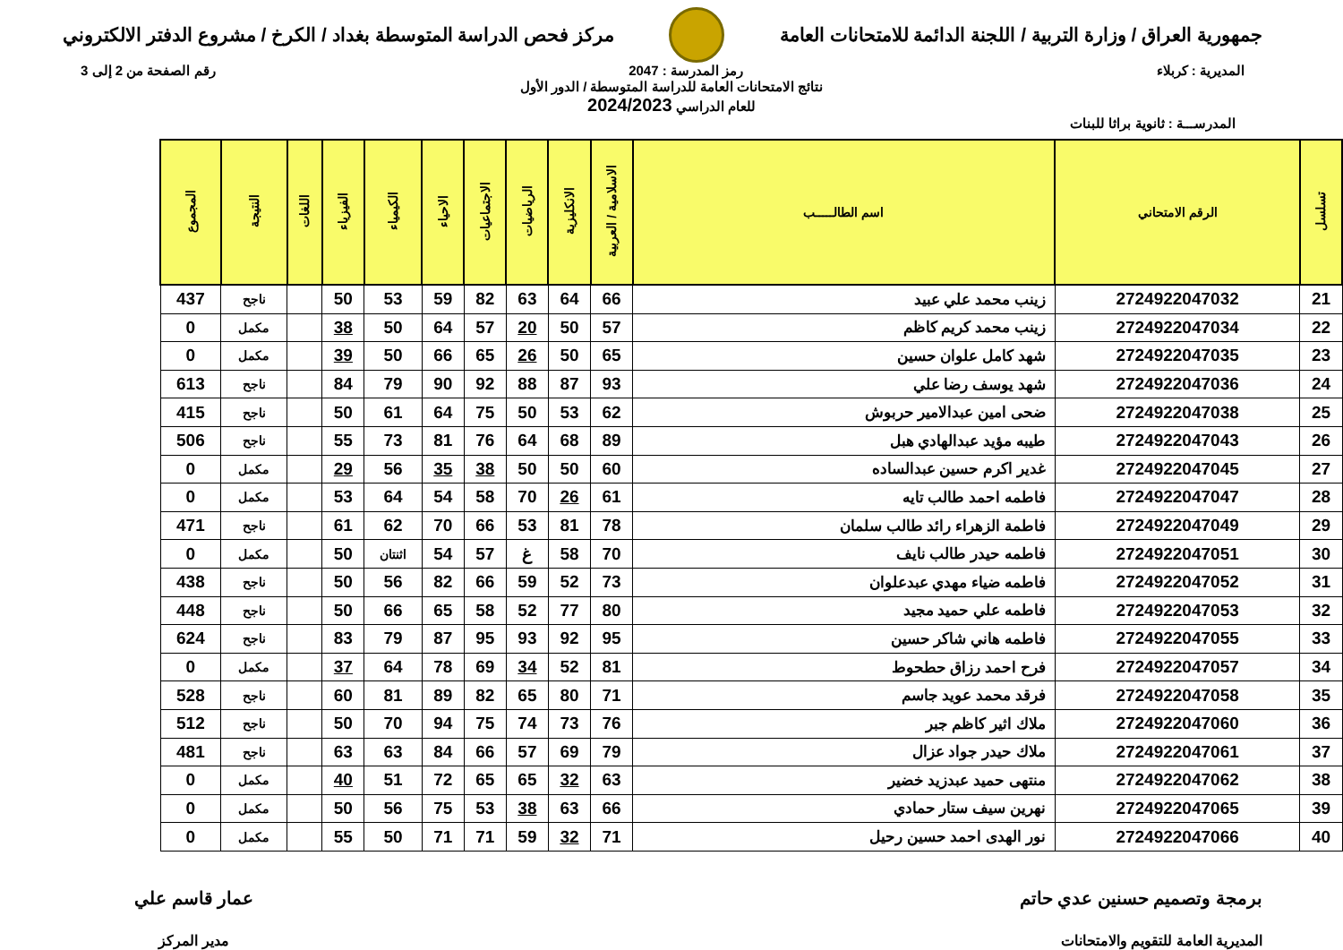جمهورية العراق / وزارة التربية / اللجنة الدائمة للامتحانات العامة
مركز فحص الدراسة المتوسطة بغداد / الكرخ / مشروع الدفتر الالكتروني
المديرية : كربلاء رمز المدرسة : 2047 رقم الصفحة من 2 إلى 3
نتائج الامتحانات العامة للدراسة المتوسطة / الدور الأول
للعام الدراسي 2024/2023
المدرســـة : ثانوية براثا للبنات
| تسلسل | الرقم الامتحاني | اسم الطالـــــب | الاسلامية / العربية | الانكليزية | الرياضيات | الاجتماعيات | الاحياء | الكيمياء | الفيزياء | اللغات | النتيجة | المجموع |
| --- | --- | --- | --- | --- | --- | --- | --- | --- | --- | --- | --- | --- |
| 21 | 2724922047032 | زينب محمد علي عبيد | 66 | 64 | 63 | 82 | 59 | 53 | 50 | | ناجح | 437 |
| 22 | 2724922047034 | زينب محمد كريم كاظم | 57 | 50 | 20 | 57 | 64 | 50 | 38 | | مكمل | 0 |
| 23 | 2724922047035 | شهد كامل علوان حسين | 65 | 50 | 26 | 65 | 66 | 50 | 39 | | مكمل | 0 |
| 24 | 2724922047036 | شهد يوسف رضا علي | 93 | 87 | 88 | 92 | 90 | 79 | 84 | | ناجح | 613 |
| 25 | 2724922047038 | ضحى امين عبدالامير حربوش | 62 | 53 | 50 | 75 | 64 | 61 | 50 | | ناجح | 415 |
| 26 | 2724922047043 | طيبه مؤيد عبدالهادي هبل | 89 | 68 | 64 | 76 | 81 | 73 | 55 | | ناجح | 506 |
| 27 | 2724922047045 | غدير اكرم حسين عبدالساده | 60 | 50 | 50 | 38 | 35 | 56 | 29 | | مكمل | 0 |
| 28 | 2724922047047 | فاطمه احمد طالب تايه | 61 | 26 | 70 | 58 | 54 | 64 | 53 | | مكمل | 0 |
| 29 | 2724922047049 | فاطمة الزهراء رائد طالب سلمان | 78 | 81 | 53 | 66 | 70 | 62 | 61 | | ناجح | 471 |
| 30 | 2724922047051 | فاطمه حيدر طالب نايف | 70 | 58 | غ | 57 | 54 | اثنتان | 50 | | مكمل | 0 |
| 31 | 2724922047052 | فاطمه ضياء مهدي عبدعلوان | 73 | 52 | 59 | 66 | 82 | 56 | 50 | | ناجح | 438 |
| 32 | 2724922047053 | فاطمه علي حميد مجيد | 80 | 77 | 52 | 58 | 65 | 66 | 50 | | ناجح | 448 |
| 33 | 2724922047055 | فاطمه هاني شاكر حسين | 95 | 92 | 93 | 95 | 87 | 79 | 83 | | ناجح | 624 |
| 34 | 2724922047057 | فرح احمد رزاق حطحوط | 81 | 52 | 34 | 69 | 78 | 64 | 37 | | مكمل | 0 |
| 35 | 2724922047058 | فرقد محمد عويد جاسم | 71 | 80 | 65 | 82 | 89 | 81 | 60 | | ناجح | 528 |
| 36 | 2724922047060 | ملاك اثير كاظم جبر | 76 | 73 | 74 | 75 | 94 | 70 | 50 | | ناجح | 512 |
| 37 | 2724922047061 | ملاك حيدر جواد عزال | 79 | 69 | 57 | 66 | 84 | 63 | 63 | | ناجح | 481 |
| 38 | 2724922047062 | منتهى حميد عبدزيد خضير | 63 | 32 | 65 | 65 | 72 | 51 | 40 | | مكمل | 0 |
| 39 | 2724922047065 | نهرين سيف ستار حمادي | 66 | 63 | 38 | 53 | 75 | 56 | 50 | | مكمل | 0 |
| 40 | 2724922047066 | نور الهدى احمد حسين رحيل | 71 | 32 | 59 | 71 | 71 | 50 | 55 | | مكمل | 0 |
برمجة وتصميم حسنين عدي حاتم
المديرية العامة للتقويم والامتحانات
عمار قاسم علي
مدير المركز